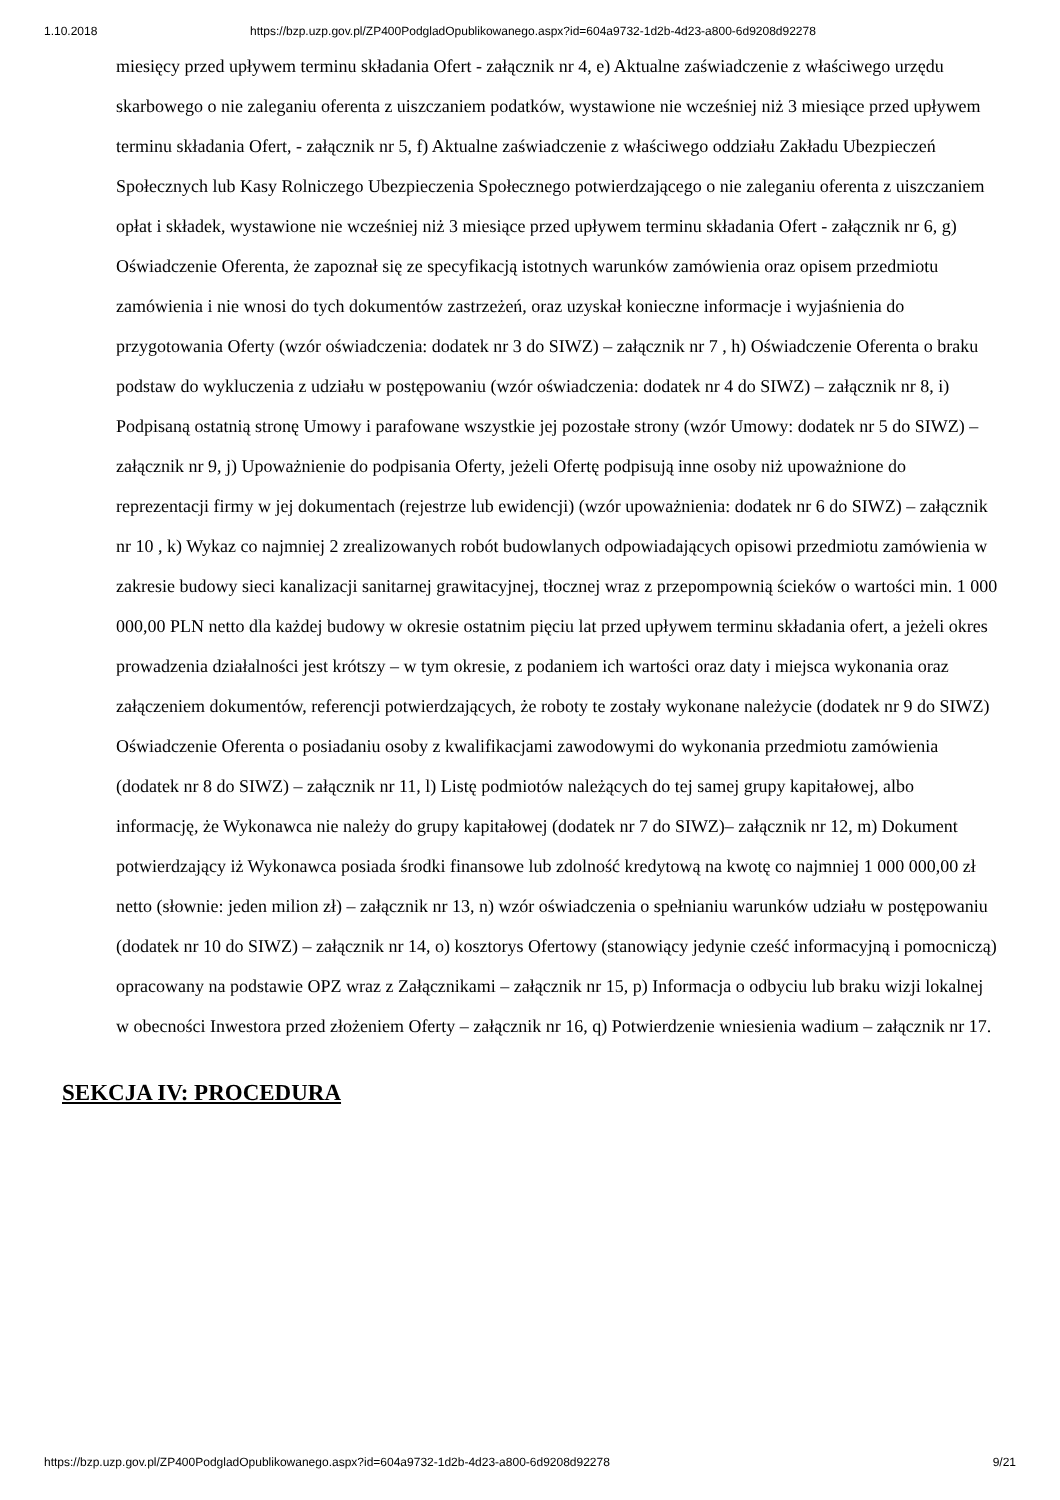1.10.2018 https://bzp.uzp.gov.pl/ZP400PodgladOpublikowanego.aspx?id=604a9732-1d2b-4d23-a800-6d9208d92278
miesięcy przed upływem terminu składania Ofert - załącznik nr 4, e) Aktualne zaświadczenie z właściwego urzędu skarbowego o nie zaleganiu oferenta z uiszczaniem podatków, wystawione nie wcześniej niż 3 miesiące przed upływem terminu składania Ofert, - załącznik nr 5, f) Aktualne zaświadczenie z właściwego oddziału Zakładu Ubezpieczeń Społecznych lub Kasy Rolniczego Ubezpieczenia Społecznego potwierdzającego o nie zaleganiu oferenta z uiszczaniem opłat i składek, wystawione nie wcześniej niż 3 miesiące przed upływem terminu składania Ofert - załącznik nr 6, g) Oświadczenie Oferenta, że zapoznał się ze specyfikacją istotnych warunków zamówienia oraz opisem przedmiotu zamówienia i nie wnosi do tych dokumentów zastrzeżeń, oraz uzyskał konieczne informacje i wyjaśnienia do przygotowania Oferty (wzór oświadczenia: dodatek nr 3 do SIWZ) – załącznik nr 7 , h) Oświadczenie Oferenta o braku podstaw do wykluczenia z udziału w postępowaniu (wzór oświadczenia: dodatek nr 4 do SIWZ) – załącznik nr 8, i) Podpisaną ostatnią stronę Umowy i parafowane wszystkie jej pozostałe strony (wzór Umowy: dodatek nr 5 do SIWZ) – załącznik nr 9, j) Upoważnienie do podpisania Oferty, jeżeli Ofertę podpisują inne osoby niż upoważnione do reprezentacji firmy w jej dokumentach (rejestrze lub ewidencji) (wzór upoważnienia: dodatek nr 6 do SIWZ) – załącznik nr 10 , k) Wykaz co najmniej 2 zrealizowanych robót budowlanych odpowiadających opisowi przedmiotu zamówienia w zakresie budowy sieci kanalizacji sanitarnej grawitacyjnej, tłocznej wraz z przepompownią ścieków o wartości min. 1 000 000,00 PLN netto dla każdej budowy w okresie ostatnim pięciu lat przed upływem terminu składania ofert, a jeżeli okres prowadzenia działalności jest krótszy – w tym okresie, z podaniem ich wartości oraz daty i miejsca wykonania oraz załączeniem dokumentów, referencji potwierdzających, że roboty te zostały wykonane należycie (dodatek nr 9 do SIWZ) Oświadczenie Oferenta o posiadaniu osoby z kwalifikacjami zawodowymi do wykonania przedmiotu zamówienia (dodatek nr 8 do SIWZ) – załącznik nr 11, l) Listę podmiotów należących do tej samej grupy kapitałowej, albo informację, że Wykonawca nie należy do grupy kapitałowej (dodatek nr 7 do SIWZ)– załącznik nr 12, m) Dokument potwierdzający iż Wykonawca posiada środki finansowe lub zdolność kredytową na kwotę co najmniej 1 000 000,00 zł netto (słownie: jeden milion zł) – załącznik nr 13, n) wzór oświadczenia o spełnianiu warunków udziału w postępowaniu (dodatek nr 10 do SIWZ) – załącznik nr 14, o) kosztorys Ofertowy (stanowiący jedynie cześć informacyjną i pomocniczą) opracowany na podstawie OPZ wraz z Załącznikami – załącznik nr 15, p) Informacja o odbyciu lub braku wizji lokalnej w obecności Inwestora przed złożeniem Oferty – załącznik nr 16, q) Potwierdzenie wniesienia wadium – załącznik nr 17.
SEKCJA IV: PROCEDURA
https://bzp.uzp.gov.pl/ZP400PodgladOpublikowanego.aspx?id=604a9732-1d2b-4d23-a800-6d9208d92278 9/21